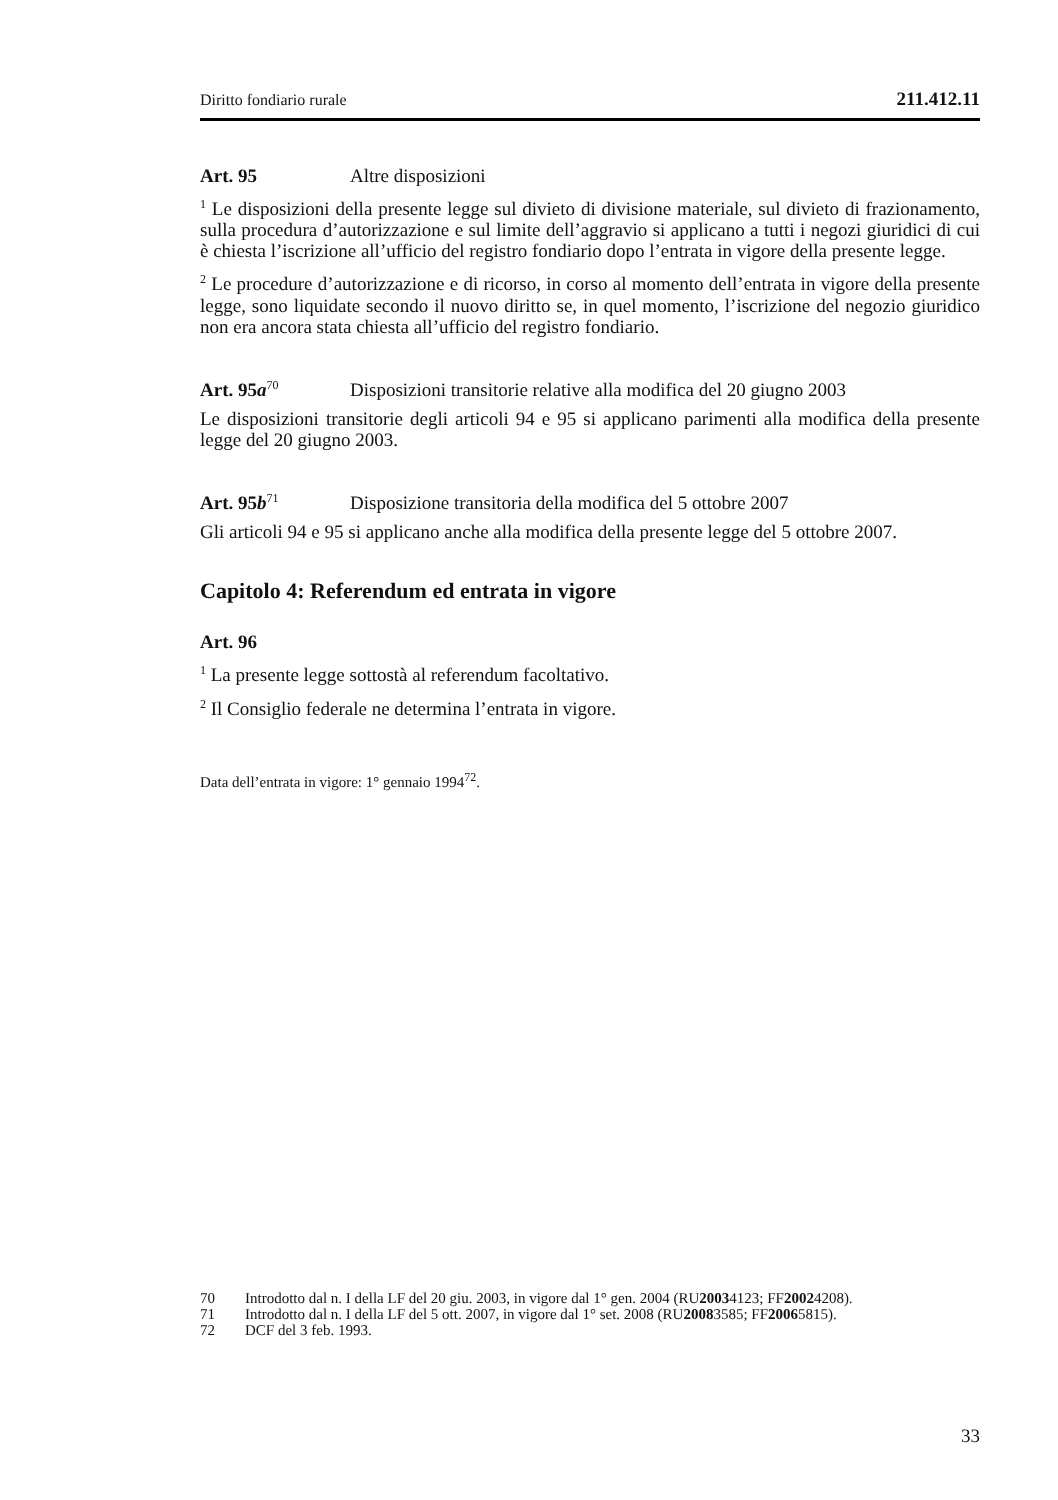Diritto fondiario rurale 211.412.11
Art. 95 Altre disposizioni
<sup>1</sup> Le disposizioni della presente legge sul divieto di divisione materiale, sul divieto di frazionamento, sulla procedura d’autorizzazione e sul limite dell’aggravio si applicano a tutti i negozi giuridici di cui è chiesta l’iscrizione all’ufficio del registro fondiario dopo l’entrata in vigore della presente legge.
<sup>2</sup> Le procedure d’autorizzazione e di ricorso, in corso al momento dell’entrata in vigore della presente legge, sono liquidate secondo il nuovo diritto se, in quel momento, l’iscrizione del negozio giuridico non era ancora stata chiesta all’ufficio del registro fondiario.
Art. 95a<sup>70</sup> Disposizioni transitorie relative alla modifica del 20 giugno 2003
Le disposizioni transitorie degli articoli 94 e 95 si applicano parimenti alla modifica della presente legge del 20 giugno 2003.
Art. 95b<sup>71</sup> Disposizione transitoria della modifica del 5 ottobre 2007
Gli articoli 94 e 95 si applicano anche alla modifica della presente legge del 5 ottobre 2007.
Capitolo 4: Referendum ed entrata in vigore
Art. 96
<sup>1</sup> La presente legge sottostà al referendum facoltativo.
<sup>2</sup> Il Consiglio federale ne determina l’entrata in vigore.
Data dell’entrata in vigore: 1° gennaio 1994<sup>72</sup>.
70 Introdotto dal n. I della LF del 20 giu. 2003, in vigore dal 1° gen. 2004 (RU 2003 4123; FF 2002 4208).
71 Introdotto dal n. I della LF del 5 ott. 2007, in vigore dal 1° set. 2008 (RU 2008 3585; FF 2006 5815).
72 DCF del 3 feb. 1993.
33